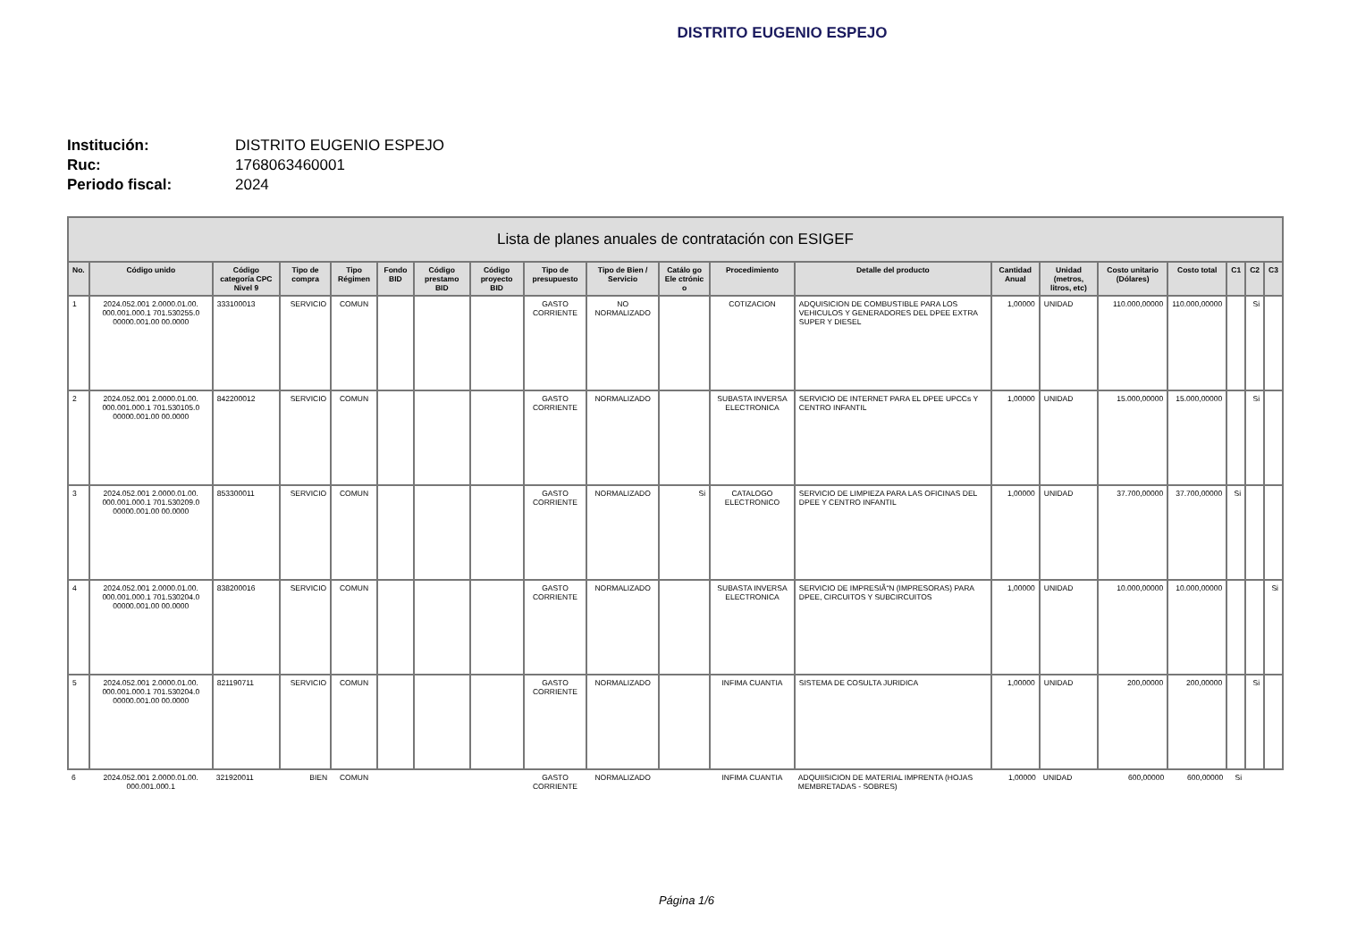DISTRITO EUGENIO ESPEJO
Institución: DISTRITO EUGENIO ESPEJO
Ruc: 1768063460001
Periodo fiscal: 2024
| Lista de planes anuales de contratación con ESIGEF | | | | | | | | | | | | | | | | | | | |
| --- | --- | --- | --- | --- | --- | --- | --- | --- | --- | --- | --- | --- | --- | --- | --- | --- | --- | --- | --- |
| No. | Código unido | Código categoría CPC Nivel 9 | Tipo de compra | Tipo Régimen | Fondo BID | Código prestamo BID | Código proyecto BID | Tipo de presupuesto | Tipo de Bien / Servicio | Catálo go Ele ctrónic o | Procedimiento | Detalle del producto | Cantidad Anual | Unidad (metros, litros, etc) | Costo unitario (Dólares) | Costo total | C1 | C2 | C3 |
| 1 | 2024.052.001 2.0000.01.00. 000.001.000.1 701.530255.0 00000.001.00 00.0000 | 333100013 | SERVICIO | COMUN | | | | GASTO CORRIENTE | NO NORMALIZADO | | COTIZACION | ADQUISICION DE COMBUSTIBLE PARA LOS VEHICULOS Y GENERADORES DEL DPEE EXTRA SUPER Y DIESEL | 1,00000 | UNIDAD | 110.000,00000 | 110.000,00000 | | Si | |
| 2 | 2024.052.001 2.0000.01.00. 000.001.000.1 701.530105.0 00000.001.00 00.0000 | 842200012 | SERVICIO | COMUN | | | | GASTO CORRIENTE | NORMALIZADO | | SUBASTA INVERSA ELECTRONICA | SERVICIO DE INTERNET PARA EL DPEE UPCCs Y CENTRO INFANTIL | 1,00000 | UNIDAD | 15.000,00000 | 15.000,00000 | | Si | |
| 3 | 2024.052.001 2.0000.01.00. 000.001.000.1 701.530209.0 00000.001.00 00.0000 | 853300011 | SERVICIO | COMUN | | | | GASTO CORRIENTE | NORMALIZADO | Si | CATALOGO ELECTRONICO | SERVICIO DE LIMPIEZA PARA LAS OFICINAS DEL DPEE Y CENTRO INFANTIL | 1,00000 | UNIDAD | 37.700,00000 | 37.700,00000 | Si | | |
| 4 | 2024.052.001 2.0000.01.00. 000.001.000.1 701.530204.0 00000.001.00 00.0000 | 838200016 | SERVICIO | COMUN | | | | GASTO CORRIENTE | NORMALIZADO | | SUBASTA INVERSA ELECTRONICA | SERVICIO DE IMPRESIÃ“N (IMPRESORAS) PARA DPEE, CIRCUITOS Y SUBCIRCUITOS | 1,00000 | UNIDAD | 10.000,00000 | 10.000,00000 | | | Si |
| 5 | 2024.052.001 2.0000.01.00. 000.001.000.1 701.530204.0 00000.001.00 00.0000 | 821190711 | SERVICIO | COMUN | | | | GASTO CORRIENTE | NORMALIZADO | | INFIMA CUANTIA | SISTEMA DE COSULTA JURIDICA | 1,00000 | UNIDAD | 200,00000 | 200,00000 | | Si | |
| 6 | 2024.052.001 2.0000.01.00. 000.001.000.1 | 321920011 | BIEN | COMUN | | | | GASTO CORRIENTE | NORMALIZADO | | INFIMA CUANTIA | ADQUIISICION DE MATERIAL IMPRENTA (HOJAS MEMBRETADAS - SOBRES) | 1,00000 | UNIDAD | 600,00000 | 600,00000 | Si | | |
Página 1/6